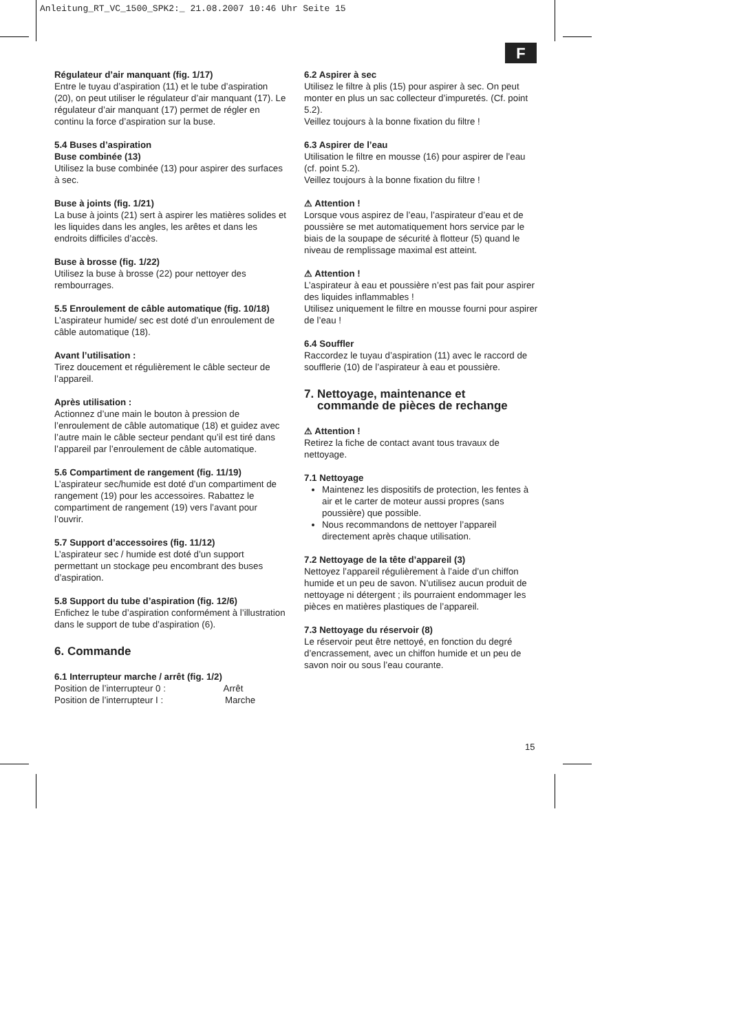Anleitung_RT_VC_1500_SPK2:_ 21.08.2007 10:46 Uhr Seite 15
F
Régulateur d’air manquant (fig. 1/17)
Entre le tuyau d’aspiration (11) et le tube d’aspiration (20), on peut utiliser le régulateur d’air manquant (17). Le régulateur d’air manquant (17) permet de régler en continu la force d’aspiration sur la buse.
5.4 Buses d’aspiration
Buse combinée (13)
Utilisez la buse combinée (13) pour aspirer des surfaces à sec.
Buse à joints (fig. 1/21)
La buse à joints (21) sert à aspirer les matières solides et les liquides dans les angles, les arêtes et dans les endroits difficiles d’accès.
Buse à brosse (fig. 1/22)
Utilisez la buse à brosse (22) pour nettoyer des rembourrages.
5.5 Enroulement de câble automatique (fig. 10/18)
L’aspirateur humide/ sec est doté d’un enroulement de câble automatique (18).
Avant l’utilisation :
Tirez doucement et régulièrement le câble secteur de l’appareil.
Après utilisation :
Actionnez d’une main le bouton à pression de l’enroulement de câble automatique (18) et guidez avec l’autre main le câble secteur pendant qu’il est tiré dans l’appareil par l’enroulement de câble automatique.
5.6 Compartiment de rangement (fig. 11/19)
L’aspirateur sec/humide est doté d’un compartiment de rangement (19) pour les accessoires. Rabattez le compartiment de rangement (19) vers l’avant pour l’ouvrir.
5.7 Support d’accessoires (fig. 11/12)
L’aspirateur sec / humide est doté d’un support permettant un stockage peu encombrant des buses d’aspiration.
5.8 Support du tube d’aspiration (fig. 12/6)
Enfichez le tube d’aspiration conformément à l’illustration dans le support de tube d’aspiration (6).
6. Commande
6.1 Interrupteur marche / arrêt (fig. 1/2)
Position de l’interrupteur 0 : Arrêt
Position de l’interrupteur I : Marche
6.2 Aspirer à sec
Utilisez le filtre à plis (15) pour aspirer à sec. On peut monter en plus un sac collecteur d’impuretés. (Cf. point 5.2).
Veillez toujours à la bonne fixation du filtre !
6.3 Aspirer de l’eau
Utilisation le filtre en mousse (16) pour aspirer de l’eau (cf. point 5.2).
Veillez toujours à la bonne fixation du filtre !
⚠ Attention !
Lorsque vous aspirez de l’eau, l’aspirateur d’eau et de poussière se met automatiquement hors service par le biais de la soupape de sécurité à flotteur (5) quand le niveau de remplissage maximal est atteint.
⚠ Attention !
L’aspirateur à eau et poussière n’est pas fait pour aspirer des liquides inflammables !
Utilisez uniquement le filtre en mousse fourni pour aspirer de l’eau !
6.4 Souffler
Raccordez le tuyau d’aspiration (11) avec le raccord de soufflerie (10) de l’aspirateur à eau et poussière.
7. Nettoyage, maintenance et
commande de pièces de rechange
⚠ Attention !
Retirez la fiche de contact avant tous travaux de nettoyage.
7.1 Nettoyage
Maintenez les dispositifs de protection, les fentes à air et le carter de moteur aussi propres (sans poussière) que possible.
Nous recommandons de nettoyer l’appareil directement après chaque utilisation.
7.2 Nettoyage de la tête d’appareil (3)
Nettoyez l’appareil régulièrement à l’aide d’un chiffon humide et un peu de savon. N’utilisez aucun produit de nettoyage ni détergent ; ils pourraient endommager les pièces en matières plastiques de l’appareil.
7.3 Nettoyage du réservoir (8)
Le réservoir peut être nettoyé, en fonction du degré d’encrassement, avec un chiffon humide et un peu de savon noir ou sous l’eau courante.
15